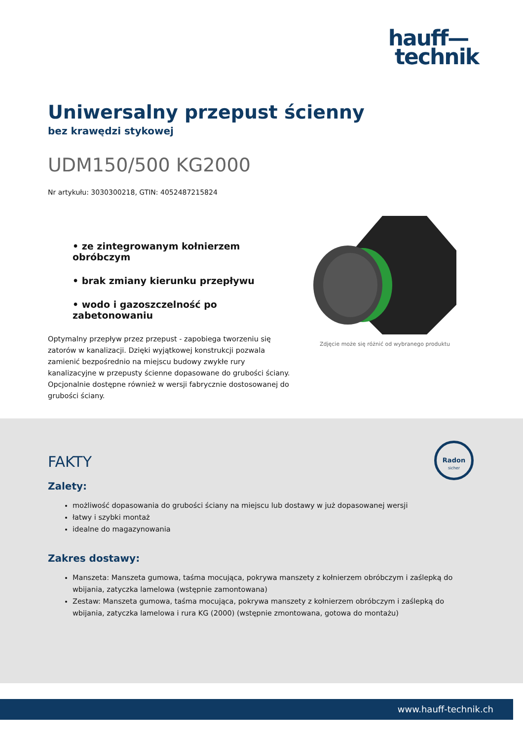hauff—
technik
Uniwersalny przepust ścienny
bez krawędzi stykowej
UDM150/500 KG2000
Nr artykułu: 3030300218, GTIN: 4052487215824
• ze zintegrowanym kołnierzem obróbczym
• brak zmiany kierunku przepływu
• wodo i gazoszczelność po zabetonowaniu
Optymalny przepływ przez przepust - zapobiega tworzeniu się zatorów w kanalizacji. Dzięki wyjątkowej konstrukcji pozwala zamienić bezpośrednio na miejscu budowy zwykłe rury kanalizacyjne w przepusty ścienne dopasowane do grubości ściany. Opcjonalnie dostępne również w wersji fabrycznie dostosowanej do grubości ściany.
Zdjęcie może się różnić od wybranego produktu
Radon
sicher
FAKTY
Zalety:
możliwość dopasowania do grubości ściany na miejscu lub dostawy w już dopasowanej wersji
łatwy i szybki montaż
idealne do magazynowania
Zakres dostawy:
Manszeta: Manszeta gumowa, taśma mocująca, pokrywa manszety z kołnierzem obróbczym i zaślepką do wbijania, zatyczka lamelowa (wstępnie zamontowana)
Zestaw: Manszeta gumowa, taśma mocująca, pokrywa manszety z kołnierzem obróbczym i zaślepką do wbijania, zatyczka lamelowa i rura KG (2000) (wstępnie zmontowana, gotowa do montażu)
www.hauff-technik.ch